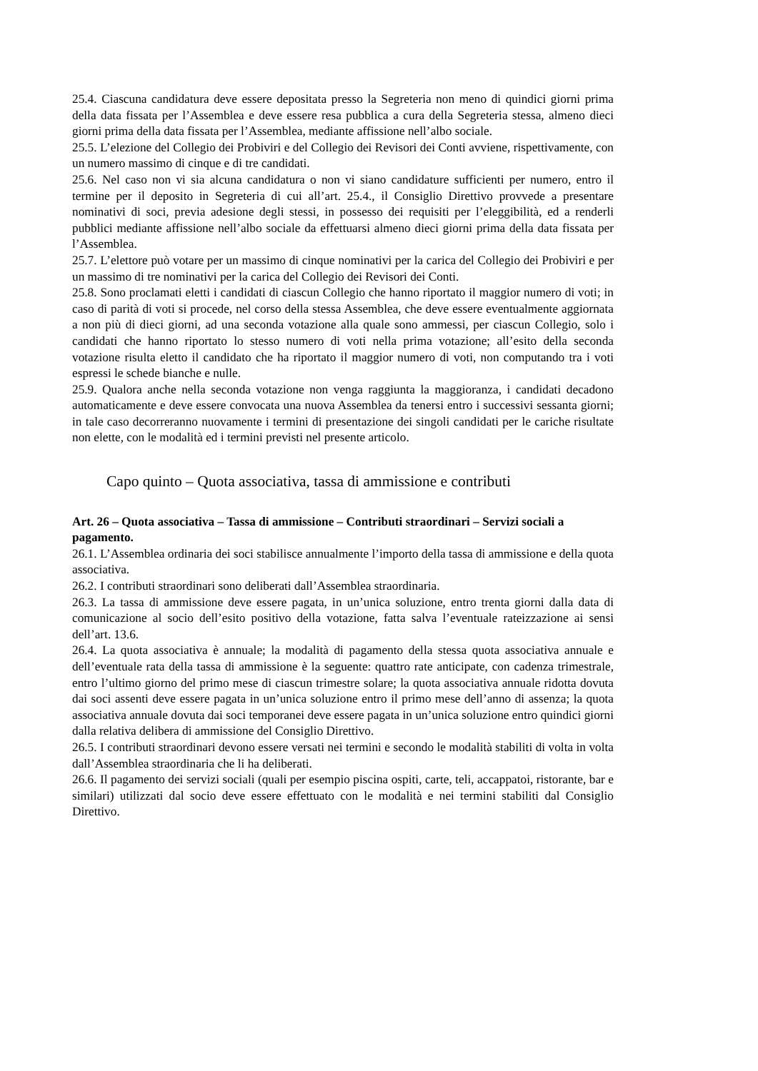25.4. Ciascuna candidatura deve essere depositata presso la Segreteria non meno di quindici giorni prima della data fissata per l’Assemblea e deve essere resa pubblica a cura della Segreteria stessa, almeno dieci giorni prima della data fissata per l’Assemblea, mediante affissione nell’albo sociale.
25.5. L’elezione del Collegio dei Probiviri e del Collegio dei Revisori dei Conti avviene, rispettivamente, con un numero massimo di cinque e di tre candidati.
25.6. Nel caso non vi sia alcuna candidatura o non vi siano candidature sufficienti per numero, entro il termine per il deposito in Segreteria di cui all’art. 25.4., il Consiglio Direttivo provvede a presentare nominativi di soci, previa adesione degli stessi, in possesso dei requisiti per l’eleggibilità, ed a renderli pubblici mediante affissione nell’albo sociale da effettuarsi almeno dieci giorni prima della data fissata per l’Assemblea.
25.7. L’elettore può votare per un massimo di cinque nominativi per la carica del Collegio dei Probiviri e per un massimo di tre nominativi per la carica del Collegio dei Revisori dei Conti.
25.8. Sono proclamati eletti i candidati di ciascun Collegio che hanno riportato il maggior numero di voti; in caso di parità di voti si procede, nel corso della stessa Assemblea, che deve essere eventualmente aggiornata a non più di dieci giorni, ad una seconda votazione alla quale sono ammessi, per ciascun Collegio, solo i candidati che hanno riportato lo stesso numero di voti nella prima votazione; all’esito della seconda votazione risulta eletto il candidato che ha riportato il maggior numero di voti, non computando tra i voti espressi le schede bianche e nulle.
25.9. Qualora anche nella seconda votazione non venga raggiunta la maggioranza, i candidati decadono automaticamente e deve essere convocata una nuova Assemblea da tenersi entro i successivi sessanta giorni; in tale caso decorreranno nuovamente i termini di presentazione dei singoli candidati per le cariche risultate non elette, con le modalità ed i termini previsti nel presente articolo.
Capo quinto – Quota associativa, tassa di ammissione e contributi
Art. 26 – Quota associativa – Tassa di ammissione – Contributi straordinari – Servizi sociali a pagamento.
26.1. L’Assemblea ordinaria dei soci stabilisce annualmente l’importo della tassa di ammissione e della quota associativa.
26.2. I contributi straordinari sono deliberati dall’Assemblea straordinaria.
26.3. La tassa di ammissione deve essere pagata, in un’unica soluzione, entro trenta giorni dalla data di comunicazione al socio dell’esito positivo della votazione, fatta salva l’eventuale rateizzazione ai sensi dell’art. 13.6.
26.4. La quota associativa è annuale; la modalità di pagamento della stessa quota associativa annuale e dell’eventuale rata della tassa di ammissione è la seguente: quattro rate anticipate, con cadenza trimestrale, entro l’ultimo giorno del primo mese di ciascun trimestre solare; la quota associativa annuale ridotta dovuta dai soci assenti deve essere pagata in un’unica soluzione entro il primo mese dell’anno di assenza; la quota associativa annuale dovuta dai soci temporanei deve essere pagata in un’unica soluzione entro quindici giorni dalla relativa delibera di ammissione del Consiglio Direttivo.
26.5. I contributi straordinari devono essere versati nei termini e secondo le modalità stabiliti di volta in volta dall’Assemblea straordinaria che li ha deliberati.
26.6. Il pagamento dei servizi sociali (quali per esempio piscina ospiti, carte, teli, accappatoi, ristorante, bar e similari) utilizzati dal socio deve essere effettuato con le modalità e nei termini stabiliti dal Consiglio Direttivo.